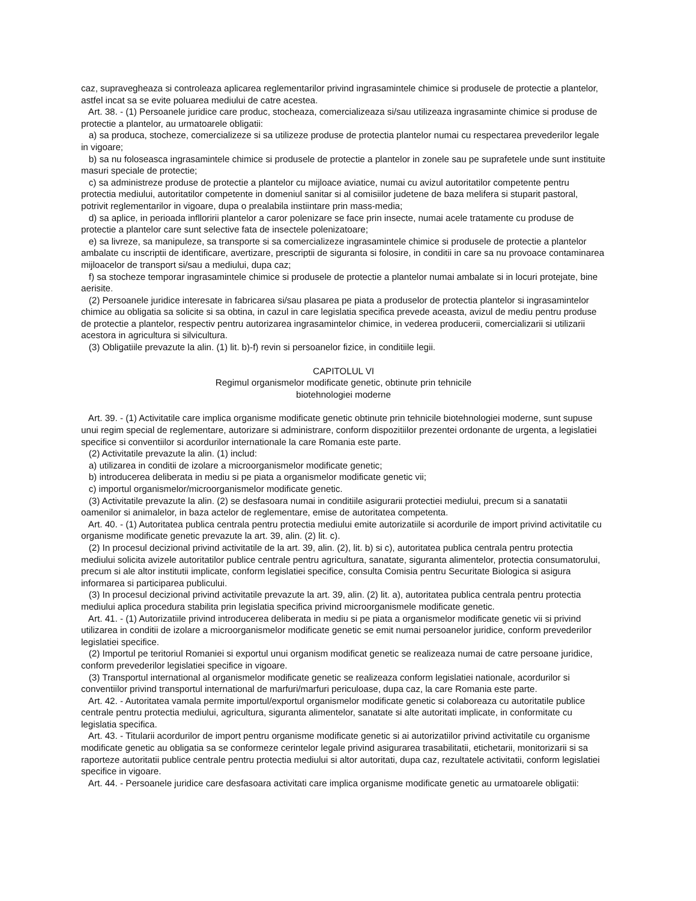caz, supravegheaza si controleaza aplicarea reglementarilor privind ingrasamintele chimice si produsele de protectie a plantelor, astfel incat sa se evite poluarea mediului de catre acestea.
Art. 38. - (1) Persoanele juridice care produc, stocheaza, comercializeaza si/sau utilizeaza ingrasaminte chimice si produse de protectie a plantelor, au urmatoarele obligatii:
a) sa produca, stocheze, comercializeze si sa utilizeze produse de protectia plantelor numai cu respectarea prevederilor legale in vigoare;
b) sa nu foloseasca ingrasamintele chimice si produsele de protectie a plantelor in zonele sau pe suprafetele unde sunt instituite masuri speciale de protectie;
c) sa administreze produse de protectie a plantelor cu mijloace aviatice, numai cu avizul autoritatilor competente pentru protectia mediului, autoritatilor competente in domeniul sanitar si al comisiilor judetene de baza melifera si stuparit pastoral, potrivit reglementarilor in vigoare, dupa o prealabila instiintare prin mass-media;
d) sa aplice, in perioada inflloririi plantelor a caror polenizare se face prin insecte, numai acele tratamente cu produse de protectie a plantelor care sunt selective fata de insectele polenizatoare;
e) sa livreze, sa manipuleze, sa transporte si sa comercializeze ingrasamintele chimice si produsele de protectie a plantelor ambalate cu inscriptii de identificare, avertizare, prescriptii de siguranta si folosire, in conditii in care sa nu provoace contaminarea mijloacelor de transport si/sau a mediului, dupa caz;
f) sa stocheze temporar ingrasamintele chimice si produsele de protectie a plantelor numai ambalate si in locuri protejate, bine aerisite.
(2) Persoanele juridice interesate in fabricarea si/sau plasarea pe piata a produselor de protectia plantelor si ingrasamintelor chimice au obligatia sa solicite si sa obtina, in cazul in care legislatia specifica prevede aceasta, avizul de mediu pentru produse de protectie a plantelor, respectiv pentru autorizarea ingrasamintelor chimice, in vederea producerii, comercializarii si utilizarii acestora in agricultura si silvicultura.
(3) Obligatiile prevazute la alin. (1) lit. b)-f) revin si persoanelor fizice, in conditiile legii.
CAPITOLUL VI
Regimul organismelor modificate genetic, obtinute prin tehnicile
biotehnologiei moderne
Art. 39. - (1) Activitatile care implica organisme modificate genetic obtinute prin tehnicile biotehnologiei moderne, sunt supuse unui regim special de reglementare, autorizare si administrare, conform dispozitiilor prezentei ordonante de urgenta, a legislatiei specifice si conventiilor si acordurilor internationale la care Romania este parte.
(2) Activitatile prevazute la alin. (1) includ:
a) utilizarea in conditii de izolare a microorganismelor modificate genetic;
b) introducerea deliberata in mediu si pe piata a organismelor modificate genetic vii;
c) importul organismelor/microorganismelor modificate genetic.
(3) Activitatile prevazute la alin. (2) se desfasoara numai in conditiile asigurarii protectiei mediului, precum si a sanatatii oamenilor si animalelor, in baza actelor de reglementare, emise de autoritatea competenta.
Art. 40. - (1) Autoritatea publica centrala pentru protectia mediului emite autorizatiile si acordurile de import privind activitatile cu organisme modificate genetic prevazute la art. 39, alin. (2) lit. c).
(2) In procesul decizional privind activitatile de la art. 39, alin. (2), lit. b) si c), autoritatea publica centrala pentru protectia mediului solicita avizele autoritatilor publice centrale pentru agricultura, sanatate, siguranta alimentelor, protectia consumatorului, precum si ale altor institutii implicate, conform legislatiei specifice, consulta Comisia pentru Securitate Biologica si asigura informarea si participarea publicului.
(3) In procesul decizional privind activitatile prevazute la art. 39, alin. (2) lit. a), autoritatea publica centrala pentru protectia mediului aplica procedura stabilita prin legislatia specifica privind microorganismele modificate genetic.
Art. 41. - (1) Autorizatiile privind introducerea deliberata in mediu si pe piata a organismelor modificate genetic vii si privind utilizarea in conditii de izolare a microorganismelor modificate genetic se emit numai persoanelor juridice, conform prevederilor legislatiei specifice.
(2) Importul pe teritoriul Romaniei si exportul unui organism modificat genetic se realizeaza numai de catre persoane juridice, conform prevederilor legislatiei specifice in vigoare.
(3) Transportul international al organismelor modificate genetic se realizeaza conform legislatiei nationale, acordurilor si conventiilor privind transportul international de marfuri/marfuri periculoase, dupa caz, la care Romania este parte.
Art. 42. - Autoritatea vamala permite importul/exportul organismelor modificate genetic si colaboreaza cu autoritatile publice centrale pentru protectia mediului, agricultura, siguranta alimentelor, sanatate si alte autoritati implicate, in conformitate cu legislatia specifica.
Art. 43. - Titularii acordurilor de import pentru organisme modificate genetic si ai autorizatiilor privind activitatile cu organisme modificate genetic au obligatia sa se conformeze cerintelor legale privind asigurarea trasabilitatii, etichetarii, monitorizarii si sa raporteze autoritatii publice centrale pentru protectia mediului si altor autoritati, dupa caz, rezultatele activitatii, conform legislatiei specifice in vigoare.
Art. 44. - Persoanele juridice care desfasoara activitati care implica organisme modificate genetic au urmatoarele obligatii: